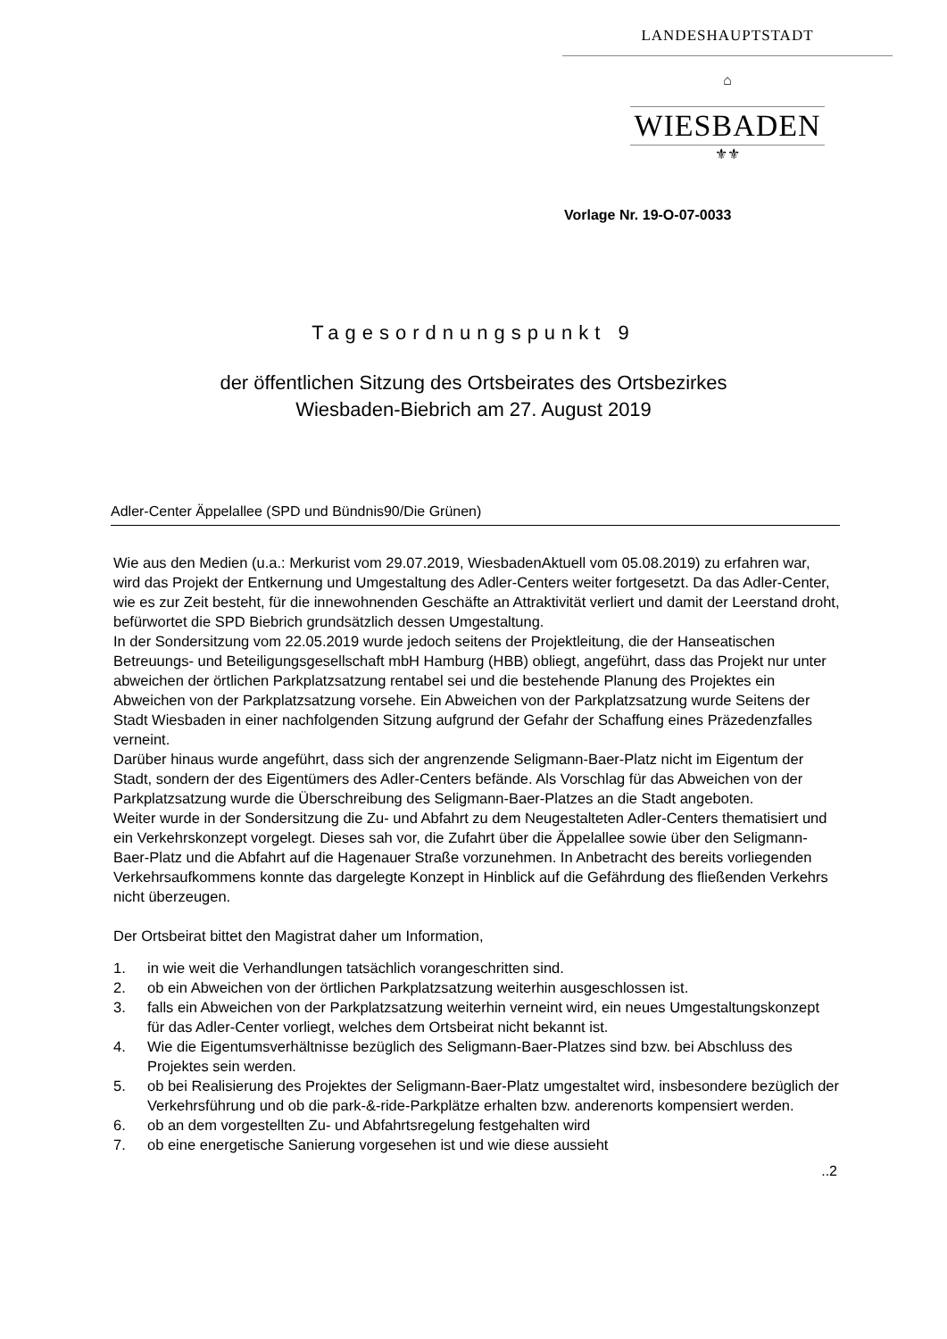LANDESHAUPTSTADT
⌂
WIESBADEN
⚜⚜
Vorlage Nr. 19-O-07-0033
Tagesordnungspunkt 9
der öffentlichen Sitzung des Ortsbeirates des Ortsbezirkes
Wiesbaden-Biebrich am 27. August 2019
Adler-Center Äppelallee (SPD und Bündnis90/Die Grünen)
Wie aus den Medien (u.a.: Merkurist vom 29.07.2019, WiesbadenAktuell vom 05.08.2019) zu erfahren war, wird das Projekt der Entkernung und Umgestaltung des Adler-Centers weiter fortgesetzt. Da das Adler-Center, wie es zur Zeit besteht, für die innewohnenden Geschäfte an Attraktivität verliert und damit der Leerstand droht, befürwortet die SPD Biebrich grundsätzlich dessen Umgestaltung.
In der Sondersitzung vom 22.05.2019 wurde jedoch seitens der Projektleitung, die der Hanseatischen Betreuungs- und Beteiligungsgesellschaft mbH Hamburg (HBB) obliegt, angeführt, dass das Projekt nur unter abweichen der örtlichen Parkplatzsatzung rentabel sei und die bestehende Planung des Projektes ein Abweichen von der Parkplatzsatzung vorsehe. Ein Abweichen von der Parkplatzsatzung wurde Seitens der Stadt Wiesbaden in einer nachfolgenden Sitzung aufgrund der Gefahr der Schaffung eines Präzedenzfalles verneint.
Darüber hinaus wurde angeführt, dass sich der angrenzende Seligmann-Baer-Platz nicht im Eigentum der Stadt, sondern der des Eigentümers des Adler-Centers befände. Als Vorschlag für das Abweichen von der Parkplatzsatzung wurde die Überschreibung des Seligmann-Baer-Platzes an die Stadt angeboten.
Weiter wurde in der Sondersitzung die Zu- und Abfahrt zu dem Neugestalteten Adler-Centers thematisiert und ein Verkehrskonzept vorgelegt. Dieses sah vor, die Zufahrt über die Äppelallee sowie über den Seligmann-Baer-Platz und die Abfahrt auf die Hagenauer Straße vorzunehmen. In Anbetracht des bereits vorliegenden Verkehrsaufkommens konnte das dargelegte Konzept in Hinblick auf die Gefährdung des fließenden Verkehrs nicht überzeugen.
Der Ortsbeirat bittet den Magistrat daher um Information,
1. in wie weit die Verhandlungen tatsächlich vorangeschritten sind.
2. ob ein Abweichen von der örtlichen Parkplatzsatzung weiterhin ausgeschlossen ist.
3. falls ein Abweichen von der Parkplatzsatzung weiterhin verneint wird, ein neues Umgestaltungskonzept für das Adler-Center vorliegt, welches dem Ortsbeirat nicht bekannt ist.
4. Wie die Eigentumsverhältnisse bezüglich des Seligmann-Baer-Platzes sind bzw. bei Abschluss des Projektes sein werden.
5. ob bei Realisierung des Projektes der Seligmann-Baer-Platz umgestaltet wird, insbesondere bezüglich der Verkehrsführung und ob die park-&-ride-Parkplätze erhalten bzw. anderenorts kompensiert werden.
6. ob an dem vorgestellten Zu- und Abfahrtsregelung festgehalten wird
7. ob eine energetische Sanierung vorgesehen ist und wie diese aussieht
..2